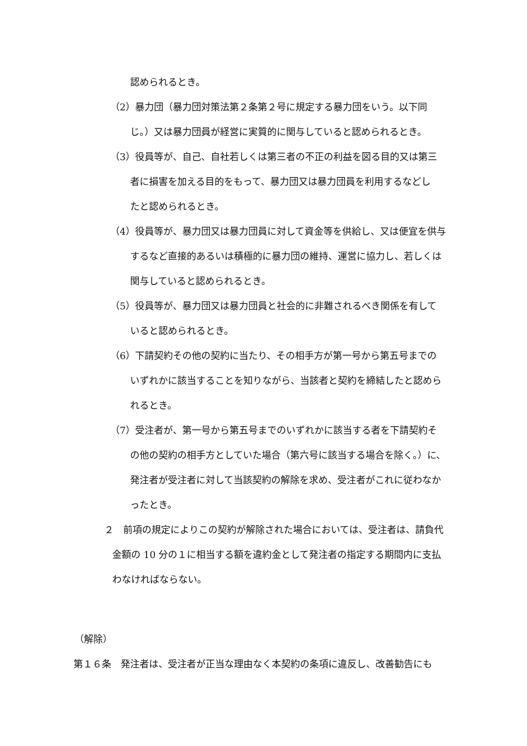認められるとき。
（2）暴力団（暴力団対策法第２条第２号に規定する暴力団をいう。以下同
じ。）又は暴力団員が経営に実質的に関与していると認められるとき。
（3）役員等が、自己、自社若しくは第三者の不正の利益を図る目的又は第三
者に損害を加える目的をもって、暴力団又は暴力団員を利用するなどし
たと認められるとき。
（4）役員等が、暴力団又は暴力団員に対して資金等を供給し、又は便宜を供与
するなど直接的あるいは積極的に暴力団の維持、運営に協力し、若しくは
関与していると認められるとき。
（5）役員等が、暴力団又は暴力団員と社会的に非難されるべき関係を有して
いると認められるとき。
（6）下請契約その他の契約に当たり、その相手方が第一号から第五号までの
いずれかに該当することを知りながら、当該者と契約を締結したと認めら
れるとき。
（7）受注者が、第一号から第五号までのいずれかに該当する者を下請契約そ
の他の契約の相手方としていた場合（第六号に該当する場合を除く。）に、
発注者が受注者に対して当該契約の解除を求め、受注者がこれに従わなか
ったとき。
２　前項の規定によりこの契約が解除された場合においては、受注者は、請負代
金額の 10 分の１に相当する額を違約金として発注者の指定する期間内に支払
わなければならない。
（解除）
第１６条　発注者は、受注者が正当な理由なく本契約の条項に違反し、改善勧告にも